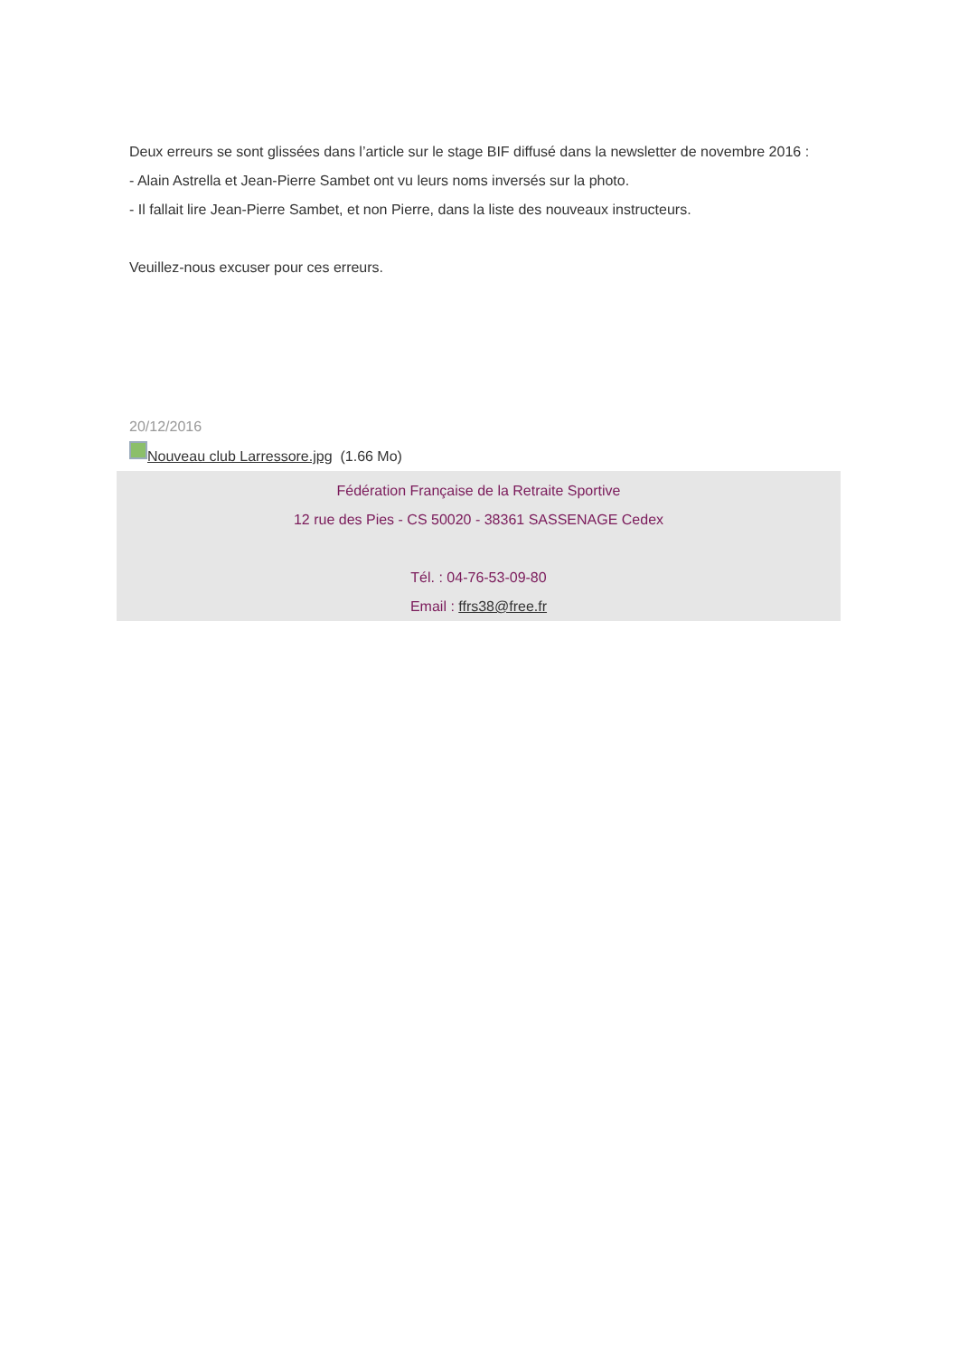Deux erreurs se sont glissées dans l’article sur le stage BIF diffusé dans la newsletter de novembre 2016 :
- Alain Astrella et Jean-Pierre Sambet ont vu leurs noms inversés sur la photo.
- Il fallait lire Jean-Pierre Sambet, et non Pierre, dans la liste des nouveaux instructeurs.
Veuillez-nous excuser pour ces erreurs.
20/12/2016
Nouveau club Larressore.jpg (1.66 Mo)
Fédération Française de la Retraite Sportive
12 rue des Pies - CS 50020 - 38361 SASSENAGE Cedex
Tél. : 04-76-53-09-80
Email : ffrs38@free.fr